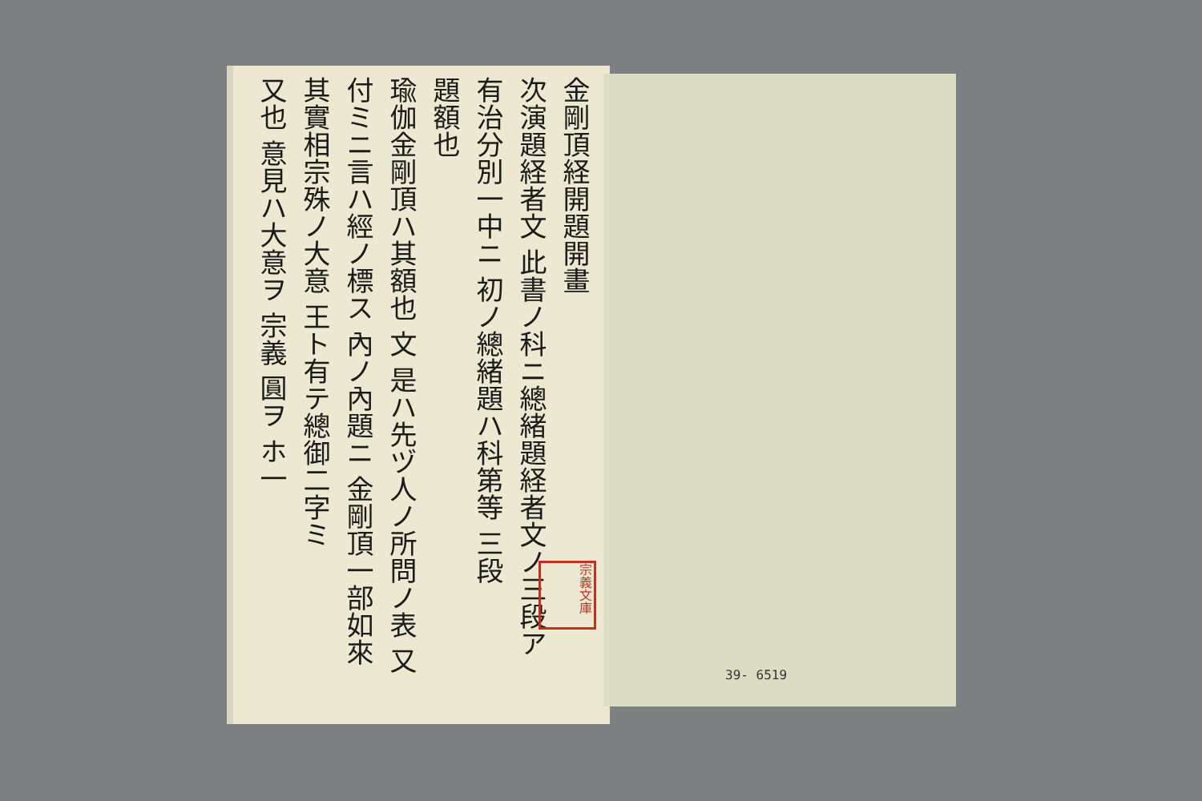金剛頂経開題開畫
次演題経者文 此書ノ科ニ總緒題経者文ノ三段ア
有治分別一中ニ 初ノ總緒題ハ科第等 三段
題額也
瑜伽金剛頂ハ其額也 文 是ハ先ヅ人ノ所問ノ表 又
付ミニ言ハ經ノ標ス 內ノ內題ニ 金剛頂一部如來
其實相宗殊ノ大意 王ト有テ總御二字ミ
又也 意見ハ大意ヲ 宗義 圓ヲ ホ一
宗義文庫
39- 6519